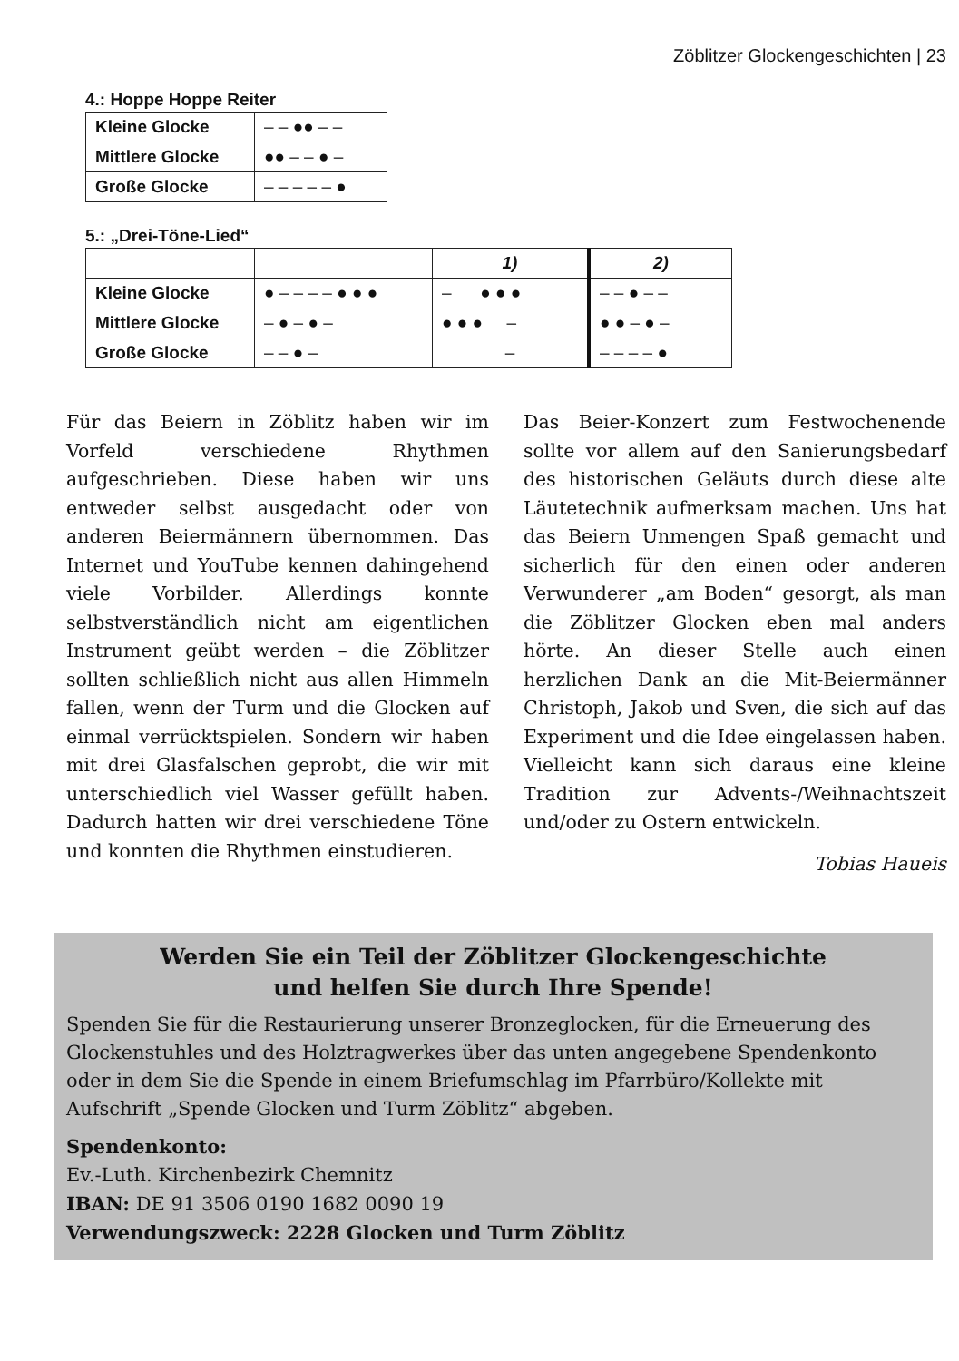Zöblitzer Glockengeschichten | 23
4.: Hoppe Hoppe Reiter
| Kleine Glocke | – – ●● – – |
| Mittlere Glocke | ●● – – ● – |
| Große Glocke | – – – – – ● |
5.: „Drei-Töne-Lied“
| | | 1) | 2) |
| Kleine Glocke | ● – – – – ● ● ● | – ● ● ● | – – ● – – |
| Mittlere Glocke | – ● – ● – | ● ● ● – | ● ● – ● – |
| Große Glocke | – – ● – | – | – – – – ● |
Für das Beiern in Zöblitz haben wir im Vorfeld verschiedene Rhythmen aufgeschrieben. Diese haben wir uns entweder selbst ausgedacht oder von anderen Beiermännern übernommen. Das Internet und YouTube kennen dahingehend viele Vorbilder. Allerdings konnte selbstverständlich nicht am eigentlichen Instrument geübt werden – die Zöblitzer sollten schließlich nicht aus allen Himmeln fallen, wenn der Turm und die Glocken auf einmal verrücktspielen. Sondern wir haben mit drei Glasfalschen geprobt, die wir mit unterschiedlich viel Wasser gefüllt haben. Dadurch hatten wir drei verschiedene Töne und konnten die Rhythmen einstudieren.
Das Beier-Konzert zum Festwochenende sollte vor allem auf den Sanierungsbedarf des historischen Geläuts durch diese alte Läutetechnik aufmerksam machen. Uns hat das Beiern Unmengen Spaß gemacht und sicherlich für den einen oder anderen Verwunderer „am Boden“ gesorgt, als man die Zöblitzer Glocken eben mal anders hörte. An dieser Stelle auch einen herzlichen Dank an die Mit-Beiermänner Christoph, Jakob und Sven, die sich auf das Experiment und die Idee eingelassen haben. Vielleicht kann sich daraus eine kleine Tradition zur Advents-/Weihnachtszeit und/oder zu Ostern entwickeln.
Tobias Haueis
Werden Sie ein Teil der Zöblitzer Glockengeschichte
und helfen Sie durch Ihre Spende!
Spenden Sie für die Restaurierung unserer Bronzeglocken, für die Erneuerung des Glockenstuhles und des Holztragwerkes über das unten angegebene Spendenkonto oder in dem Sie die Spende in einem Briefumschlag im Pfarrbüro/Kollekte mit Aufschrift „Spende Glocken und Turm Zöblitz“ abgeben.
Spendenkonto:
Ev.-Luth. Kirchenbezirk Chemnitz
IBAN: DE 91 3506 0190 1682 0090 19
Verwendungszweck: 2228 Glocken und Turm Zöblitz